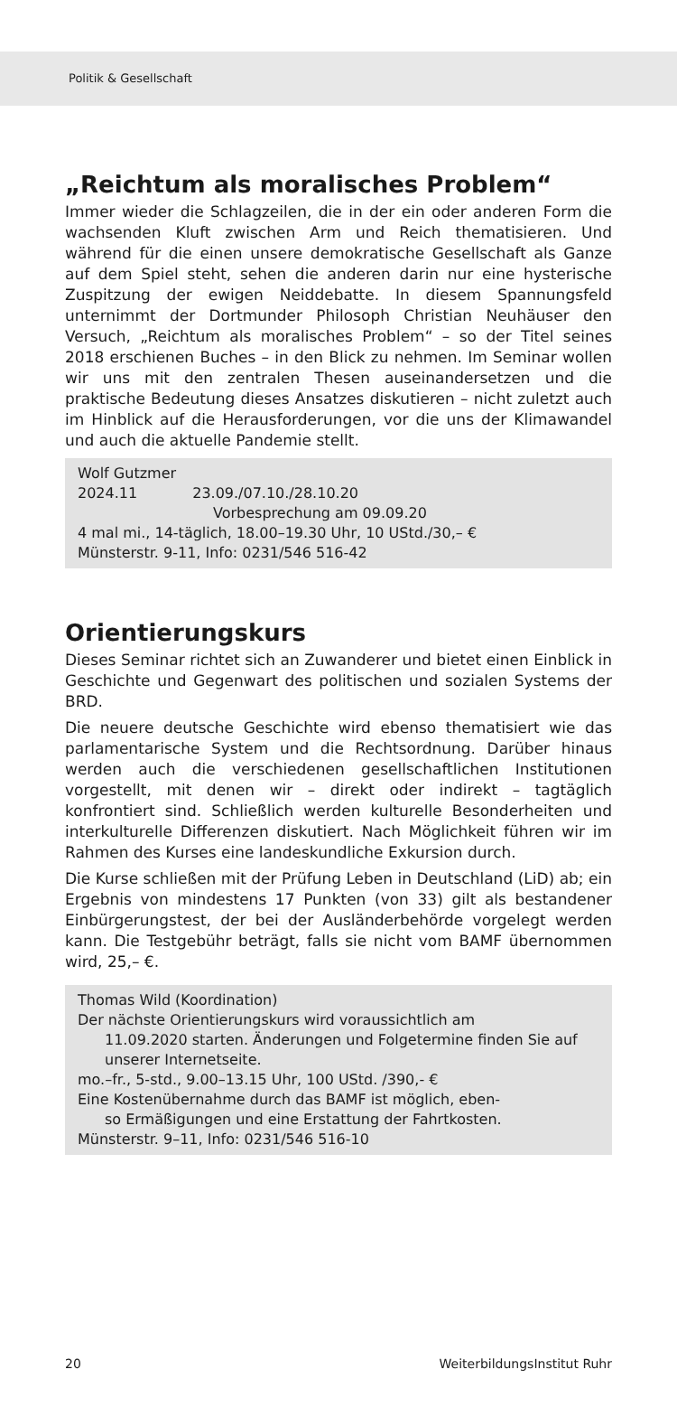Politik & Gesellschaft
„Reichtum als moralisches Problem“
Immer wieder die Schlagzeilen, die in der ein oder anderen Form die wachsenden Kluft zwischen Arm und Reich thematisieren. Und während für die einen unsere demokratische Gesellschaft als Ganze auf dem Spiel steht, sehen die anderen darin nur eine hysterische Zuspitzung der ewigen Neiddebatte. In diesem Spannungsfeld unternimmt der Dortmunder Philosoph Christian Neuhäuser den Versuch, „Reichtum als moralisches Problem“ – so der Titel seines 2018 erschienen Buches – in den Blick zu nehmen. Im Seminar wollen wir uns mit den zentralen Thesen auseinandersetzen und die praktische Bedeutung dieses Ansatzes diskutieren – nicht zuletzt auch im Hinblick auf die Herausforderungen, vor die uns der Klimawandel und auch die aktuelle Pandemie stellt.
Wolf Gutzmer
2024.11 23.09./07.10./28.10.20
Vorbesprechung am 09.09.20
4 mal mi., 14-täglich, 18.00–19.30 Uhr, 10 UStd./30,– €
Münsterstr. 9-11, Info: 0231/546 516-42
Orientierungskurs
Dieses Seminar richtet sich an Zuwanderer und bietet einen Einblick in Geschichte und Gegenwart des politischen und sozialen Systems der BRD.
Die neuere deutsche Geschichte wird ebenso thematisiert wie das parlamentarische System und die Rechtsordnung. Darüber hinaus werden auch die verschiedenen gesellschaftlichen Institutionen vorgestellt, mit denen wir – direkt oder indirekt – tagtäglich konfrontiert sind. Schließlich werden kulturelle Besonderheiten und interkulturelle Differenzen diskutiert. Nach Möglichkeit führen wir im Rahmen des Kurses eine landeskundliche Exkursion durch.
Die Kurse schließen mit der Prüfung Leben in Deutschland (LiD) ab; ein Ergebnis von mindestens 17 Punkten (von 33) gilt als bestandener Einbürgerungstest, der bei der Ausländerbehörde vorgelegt werden kann. Die Testgebühr beträgt, falls sie nicht vom BAMF übernommen wird, 25,– €.
Thomas Wild (Koordination)
Der nächste Orientierungskurs wird voraussichtlich am
11.09.2020 starten. Änderungen und Folgetermine finden Sie auf unserer Internetseite.
mo.–fr., 5-std., 9.00–13.15 Uhr, 100 UStd. /390,- €
Eine Kostenübernahme durch das BAMF ist möglich, eben-
so Ermäßigungen und eine Erstattung der Fahrtkosten.
Münsterstr. 9–11, Info: 0231/546 516-10
20 WeiterbildungsInstitut Ruhr